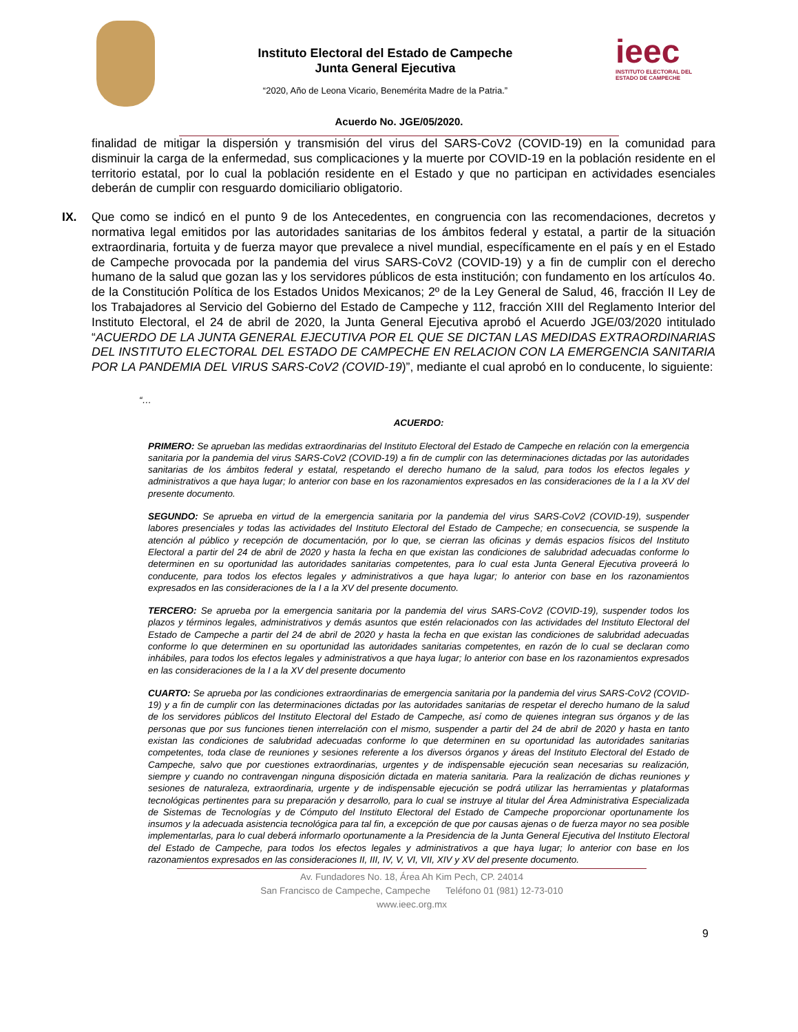Instituto Electoral del Estado de Campeche
Junta General Ejecutiva
“2020, Año de Leona Vicario, Benemérita Madre de la Patria.”
ieec
INSTITUTO ELECTORAL DEL
ESTADO DE CAMPECHE
Acuerdo No. JGE/05/2020.
finalidad de mitigar la dispersión y transmisión del virus del SARS-CoV2 (COVID-19) en la comunidad para disminuir la carga de la enfermedad, sus complicaciones y la muerte por COVID-19 en la población residente en el territorio estatal, por lo cual la población residente en el Estado y que no participan en actividades esenciales deberán de cumplir con resguardo domiciliario obligatorio.
IX. Que como se indicó en el punto 9 de los Antecedentes, en congruencia con las recomendaciones, decretos y normativa legal emitidos por las autoridades sanitarias de los ámbitos federal y estatal, a partir de la situación extraordinaria, fortuita y de fuerza mayor que prevalece a nivel mundial, específicamente en el país y en el Estado de Campeche provocada por la pandemia del virus SARS-CoV2 (COVID-19) y a fin de cumplir con el derecho humano de la salud que gozan las y los servidores públicos de esta institución; con fundamento en los artículos 4o. de la Constitución Política de los Estados Unidos Mexicanos; 2º de la Ley General de Salud, 46, fracción II Ley de los Trabajadores al Servicio del Gobierno del Estado de Campeche y 112, fracción XIII del Reglamento Interior del Instituto Electoral, el 24 de abril de 2020, la Junta General Ejecutiva aprobó el Acuerdo JGE/03/2020 intitulado “ACUERDO DE LA JUNTA GENERAL EJECUTIVA POR EL QUE SE DICTAN LAS MEDIDAS EXTRAORDINARIAS DEL INSTITUTO ELECTORAL DEL ESTADO DE CAMPECHE EN RELACION CON LA EMERGENCIA SANITARIA POR LA PANDEMIA DEL VIRUS SARS-CoV2 (COVID-19)”, mediante el cual aprobó en lo conducente, lo siguiente:
“…
ACUERDO:
PRIMERO: Se aprueban las medidas extraordinarias del Instituto Electoral del Estado de Campeche en relación con la emergencia sanitaria por la pandemia del virus SARS-CoV2 (COVID-19) a fin de cumplir con las determinaciones dictadas por las autoridades sanitarias de los ámbitos federal y estatal, respetando el derecho humano de la salud, para todos los efectos legales y administrativos a que haya lugar; lo anterior con base en los razonamientos expresados en las consideraciones de la I a la XV del presente documento.
SEGUNDO: Se aprueba en virtud de la emergencia sanitaria por la pandemia del virus SARS-CoV2 (COVID-19), suspender labores presenciales y todas las actividades del Instituto Electoral del Estado de Campeche; en consecuencia, se suspende la atención al público y recepción de documentación, por lo que, se cierran las oficinas y demás espacios físicos del Instituto Electoral a partir del 24 de abril de 2020 y hasta la fecha en que existan las condiciones de salubridad adecuadas conforme lo determinen en su oportunidad las autoridades sanitarias competentes, para lo cual esta Junta General Ejecutiva proveerá lo conducente, para todos los efectos legales y administrativos a que haya lugar; lo anterior con base en los razonamientos expresados en las consideraciones de la I a la XV del presente documento.
TERCERO: Se aprueba por la emergencia sanitaria por la pandemia del virus SARS-CoV2 (COVID-19), suspender todos los plazos y términos legales, administrativos y demás asuntos que estén relacionados con las actividades del Instituto Electoral del Estado de Campeche a partir del 24 de abril de 2020 y hasta la fecha en que existan las condiciones de salubridad adecuadas conforme lo que determinen en su oportunidad las autoridades sanitarias competentes, en razón de lo cual se declaran como inhábiles, para todos los efectos legales y administrativos a que haya lugar; lo anterior con base en los razonamientos expresados en las consideraciones de la I a la XV del presente documento
CUARTO: Se aprueba por las condiciones extraordinarias de emergencia sanitaria por la pandemia del virus SARS-CoV2 (COVID-19) y a fin de cumplir con las determinaciones dictadas por las autoridades sanitarias de respetar el derecho humano de la salud de los servidores públicos del Instituto Electoral del Estado de Campeche, así como de quienes integran sus órganos y de las personas que por sus funciones tienen interrelación con el mismo, suspender a partir del 24 de abril de 2020 y hasta en tanto existan las condiciones de salubridad adecuadas conforme lo que determinen en su oportunidad las autoridades sanitarias competentes, toda clase de reuniones y sesiones referente a los diversos órganos y áreas del Instituto Electoral del Estado de Campeche, salvo que por cuestiones extraordinarias, urgentes y de indispensable ejecución sean necesarias su realización, siempre y cuando no contravengan ninguna disposición dictada en materia sanitaria. Para la realización de dichas reuniones y sesiones de naturaleza, extraordinaria, urgente y de indispensable ejecución se podrá utilizar las herramientas y plataformas tecnológicas pertinentes para su preparación y desarrollo, para lo cual se instruye al titular del Área Administrativa Especializada de Sistemas de Tecnologías y de Cómputo del Instituto Electoral del Estado de Campeche proporcionar oportunamente los insumos y la adecuada asistencia tecnológica para tal fin, a excepción de que por causas ajenas o de fuerza mayor no sea posible implementarlas, para lo cual deberá informarlo oportunamente a la Presidencia de la Junta General Ejecutiva del Instituto Electoral del Estado de Campeche, para todos los efectos legales y administrativos a que haya lugar; lo anterior con base en los razonamientos expresados en las consideraciones II, III, IV, V, VI, VII, XIV y XV del presente documento.
Av. Fundadores No. 18, Área Ah Kim Pech, CP. 24014
San Francisco de Campeche, Campeche Teléfono 01 (981) 12-73-010
www.ieec.org.mx
9